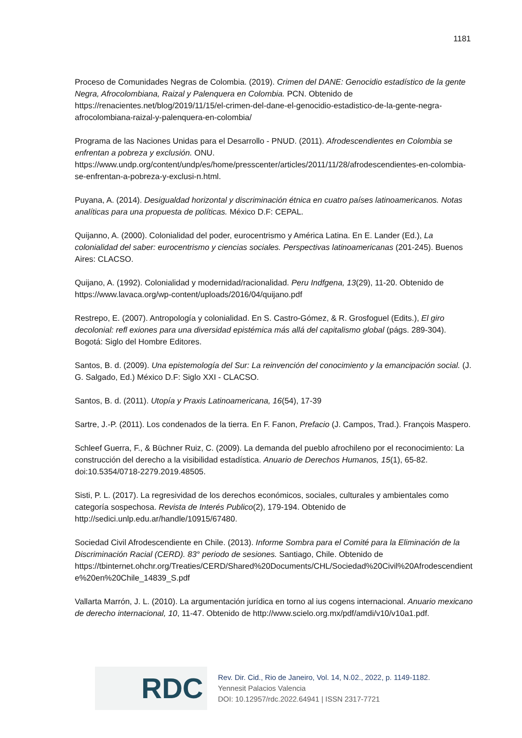1181
Proceso de Comunidades Negras de Colombia. (2019). Crimen del DANE: Genocidio estadístico de la gente Negra, Afrocolombiana, Raizal y Palenquera en Colombia. PCN. Obtenido de https://renacientes.net/blog/2019/11/15/el-crimen-del-dane-el-genocidio-estadistico-de-la-gente-negra-afrocolombiana-raizal-y-palenquera-en-colombia/
Programa de las Naciones Unidas para el Desarrollo - PNUD. (2011). Afrodescendientes en Colombia se enfrentan a pobreza y exclusión. ONU. https://www.undp.org/content/undp/es/home/presscenter/articles/2011/11/28/afrodescendientes-en-colombia-se-enfrentan-a-pobreza-y-exclusi-n.html.
Puyana, A. (2014). Desigualdad horizontal y discriminación étnica en cuatro países latinoamericanos. Notas analíticas para una propuesta de políticas. México D.F: CEPAL.
Quijanno, A. (2000). Colonialidad del poder, eurocentrismo y América Latina. En E. Lander (Ed.), La colonialidad del saber: eurocentrismo y ciencias sociales. Perspectivas latinoamericanas (201-245). Buenos Aires: CLACSO.
Quijano, A. (1992). Colonialidad y modernidad/racionalidad. Peru Indfgena, 13(29), 11-20. Obtenido de https://www.lavaca.org/wp-content/uploads/2016/04/quijano.pdf
Restrepo, E. (2007). Antropología y colonialidad. En S. Castro-Gómez, & R. Grosfoguel (Edits.), El giro decolonial: refl exiones para una diversidad epistémica más allá del capitalismo global (págs. 289-304). Bogotá: Siglo del Hombre Editores.
Santos, B. d. (2009). Una epistemología del Sur: La reinvención del conocimiento y la emancipación social. (J. G. Salgado, Ed.) México D.F: Siglo XXI - CLACSO.
Santos, B. d. (2011). Utopía y Praxis Latinoamericana, 16(54), 17-39
Sartre, J.-P. (2011). Los condenados de la tierra. En F. Fanon, Prefacio (J. Campos, Trad.). François Maspero.
Schleef Guerra, F., & Büchner Ruiz, C. (2009). La demanda del pueblo afrochileno por el reconocimiento: La construcción del derecho a la visibilidad estadística. Anuario de Derechos Humanos, 15(1), 65-82. doi:10.5354/0718-2279.2019.48505.
Sisti, P. L. (2017). La regresividad de los derechos económicos, sociales, culturales y ambientales como categoría sospechosa. Revista de Interés Publico(2), 179-194. Obtenido de http://sedici.unlp.edu.ar/handle/10915/67480.
Sociedad Civil Afrodescendiente en Chile. (2013). Informe Sombra para el Comité para la Eliminación de la Discriminación Racial (CERD). 83° periodo de sesiones. Santiago, Chile. Obtenido de https://tbinternet.ohchr.org/Treaties/CERD/Shared%20Documents/CHL/Sociedad%20Civil%20Afrodescendiente%20en%20Chile_14839_S.pdf
Vallarta Marrón, J. L. (2010). La argumentación jurídica en torno al ius cogens internacional. Anuario mexicano de derecho internacional, 10, 11-47. Obtenido de http://www.scielo.org.mx/pdf/amdi/v10/v10a1.pdf.
RDC
Rev. Dir. Cid., Rio de Janeiro, Vol. 14, N.02., 2022, p. 1149-1182.
Yennesit Palacios Valencia
DOI: 10.12957/rdc.2022.64941 | ISSN 2317-7721